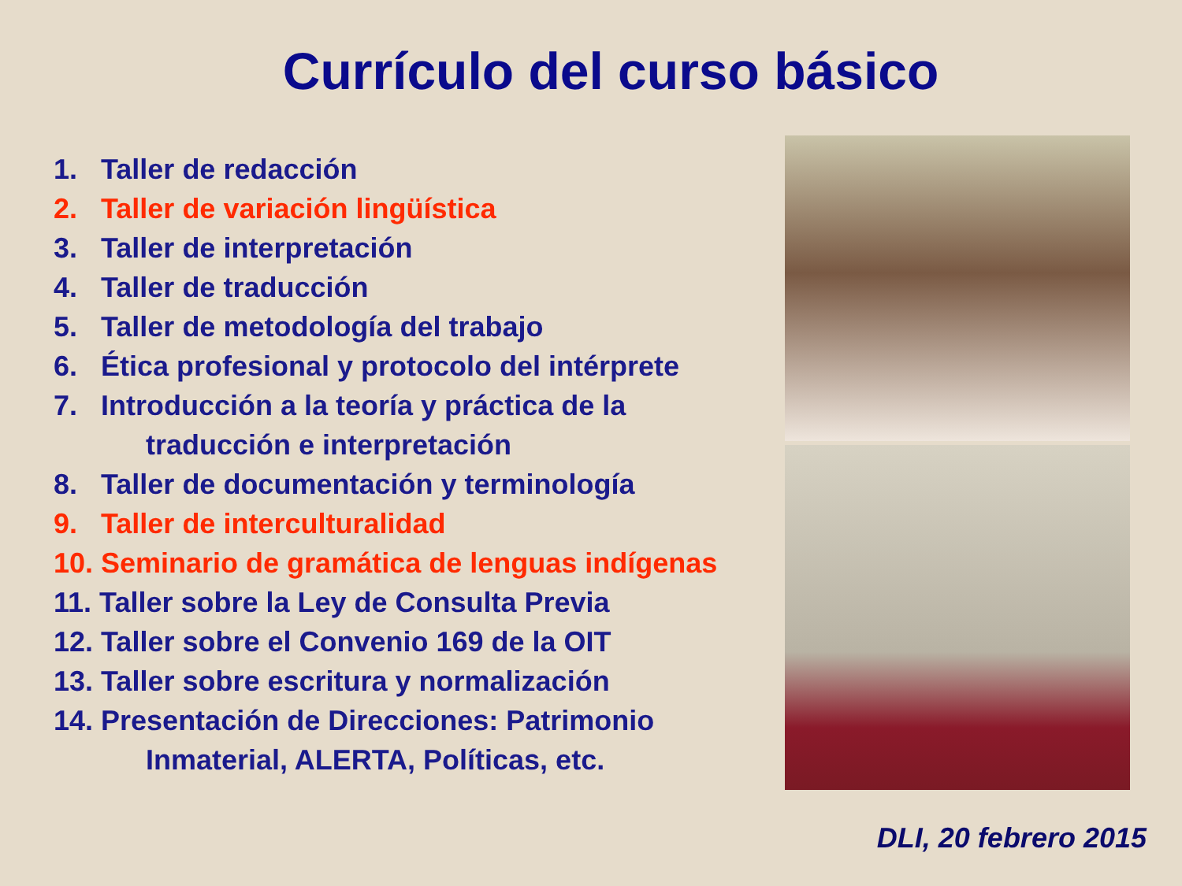Currículo del curso básico
1. Taller de redacción
2. Taller de variación lingüística
3. Taller de interpretación
4. Taller de traducción
5. Taller de metodología del trabajo
6. Ética profesional y protocolo del intérprete
7. Introducción a la teoría y práctica de la
traducción e interpretación
8. Taller de documentación y terminología
9. Taller de interculturalidad
10. Seminario de gramática de lenguas indígenas
11. Taller sobre la Ley de Consulta Previa
12. Taller sobre el Convenio 169 de la OIT
13. Taller sobre escritura y normalización
14. Presentación de Direcciones: Patrimonio
Inmaterial, ALERTA, Políticas, etc.
DLI, 20 febrero 2015